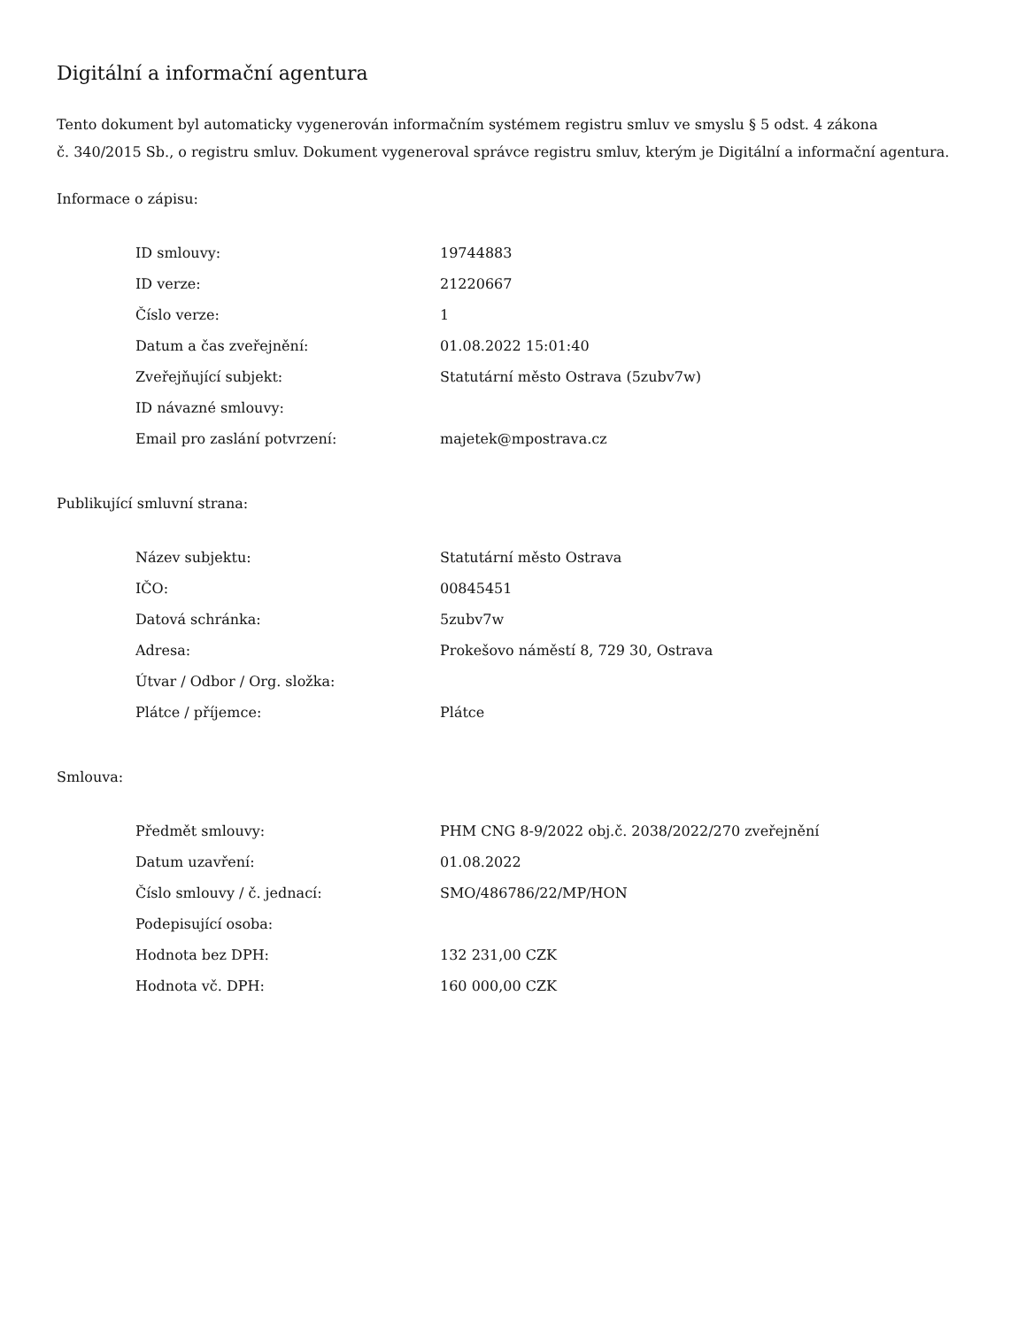Digitální a informační agentura
Tento dokument byl automaticky vygenerován informačním systémem registru smluv ve smyslu § 5 odst. 4 zákona
č. 340/2015 Sb., o registru smluv. Dokument vygeneroval správce registru smluv, kterým je Digitální a informační agentura.
Informace o zápisu:
| ID smlouvy: | 19744883 |
| ID verze: | 21220667 |
| Číslo verze: | 1 |
| Datum a čas zveřejnění: | 01.08.2022 15:01:40 |
| Zveřejňující subjekt: | Statutární město Ostrava (5zubv7w) |
| ID návazné smlouvy: | |
| Email pro zaslání potvrzení: | majetek@mpostrava.cz |
Publikující smluvní strana:
| Název subjektu: | Statutární město Ostrava |
| IČO: | 00845451 |
| Datová schránka: | 5zubv7w |
| Adresa: | Prokešovo náměstí 8, 729 30, Ostrava |
| Útvar / Odbor / Org. složka: | |
| Plátce / příjemce: | Plátce |
Smlouva:
| Předmět smlouvy: | PHM CNG 8-9/2022 obj.č. 2038/2022/270 zveřejnění |
| Datum uzavření: | 01.08.2022 |
| Číslo smlouvy / č. jednací: | SMO/486786/22/MP/HON |
| Podepisující osoba: | |
| Hodnota bez DPH: | 132 231,00 CZK |
| Hodnota vč. DPH: | 160 000,00 CZK |